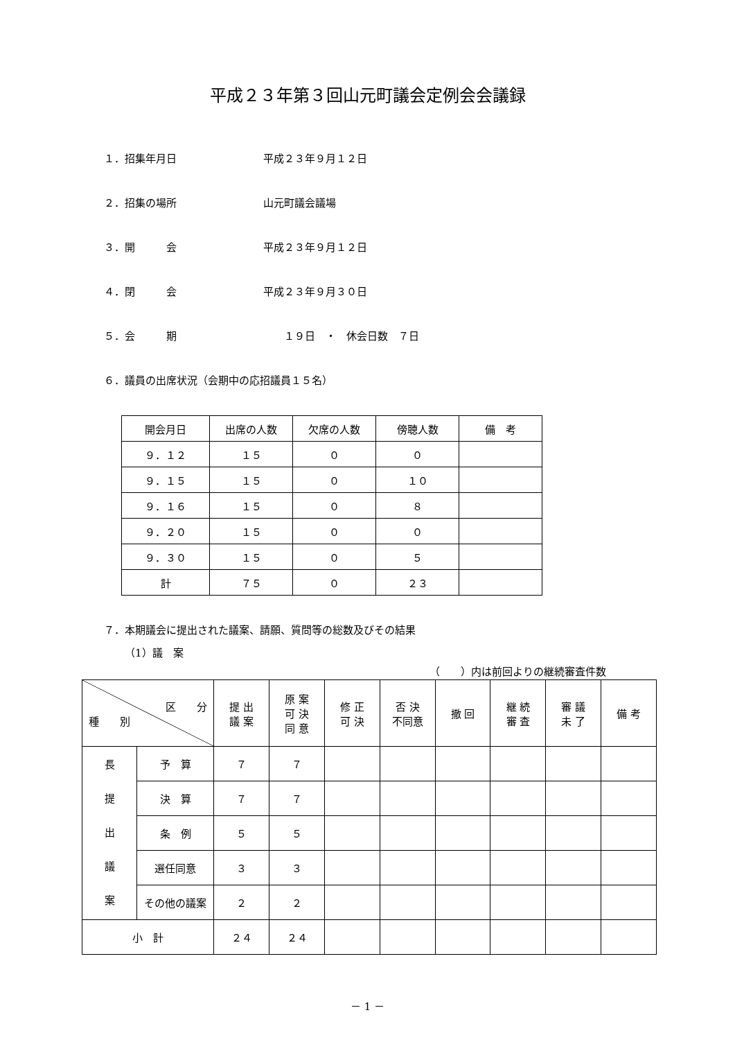平成２３年第３回山元町議会定例会会議録
１．招集年月日 平成２３年９月１２日
２．招集の場所 山元町議会議場
３．開　　　会 平成２３年９月１２日
４．閉　　　会 平成２３年９月３０日
５．会　　　期　　１９日　・　休会日数　７日
６．議員の出席状況（会期中の応招議員１５名）
| 開会月日 | 出席の人数 | 欠席の人数 | 傍聴人数 | 備 考 |
| --- | --- | --- | --- | --- |
| ９．１２ | １５ | ０ | ０ | |
| ９．１５ | １５ | ０ | １０ | |
| ９．１６ | １５ | ０ | ８ | |
| ９．２０ | １５ | ０ | ０ | |
| ９．３０ | １５ | ０ | ５ | |
| 計 | ７５ | ０ | ２３ | |
７．本期議会に提出された議案、請願、質問等の総数及びその結果
（1）議　案
（　　）内は前回よりの継続審査件数
| 区 分 種 別 | | 提 出 議 案 | 原 案 可 決 同 意 | 修 正 可 決 | 否 決 不同意 | 撤 回 | 継 続 審 査 | 審 議 未 了 | 備 考 |
| --- | --- | --- | --- | --- | --- | --- | --- | --- | --- |
| 長 提 出 議 案 | 予 算 | ７ | ７ | | | | | | |
| | 決 算 | ７ | ７ | | | | | | |
| | 条 例 | ５ | ５ | | | | | | |
| | 選任同意 | ３ | ３ | | | | | | |
| | その他の議案 | ２ | ２ | | | | | | |
| 小 計 | | ２４ | ２４ | | | | | | |
－ 1 －